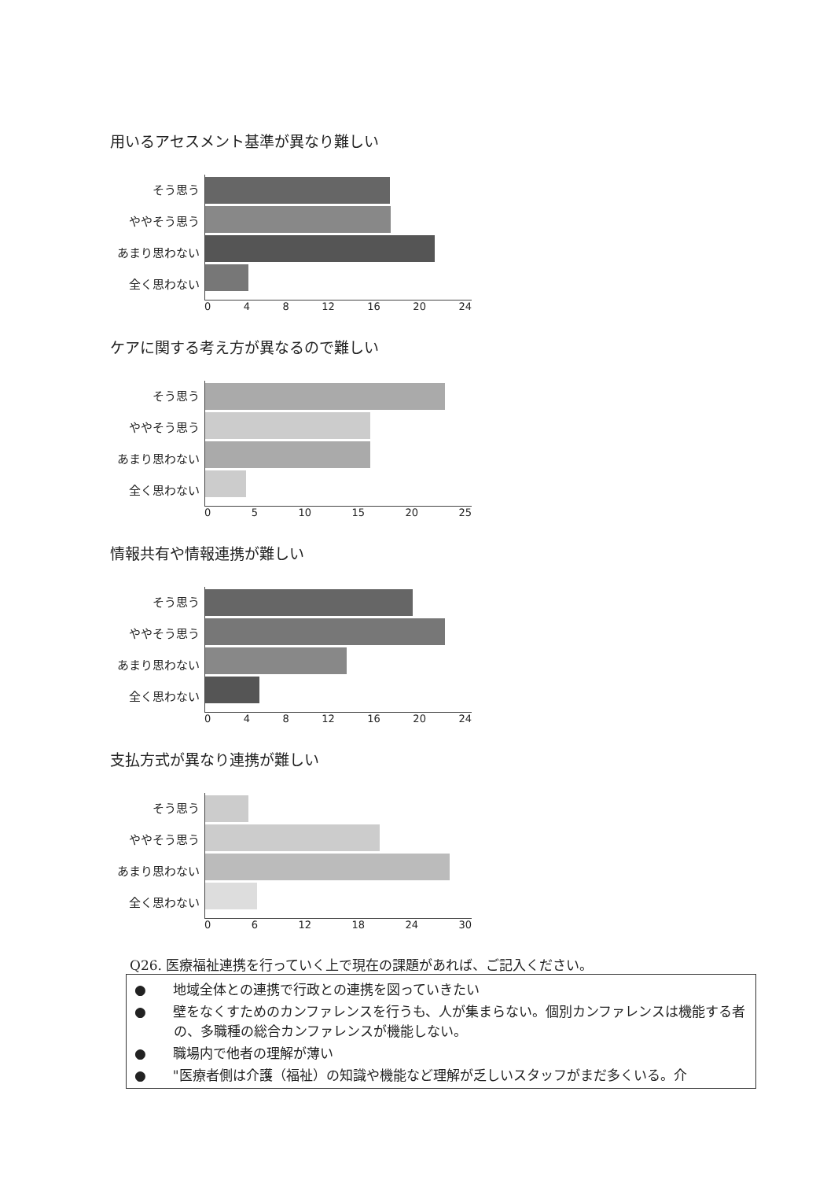用いるアセスメント基準が異なり難しい
そう思う
ややそう思う
あまり思わない
全く思わない
0 4 8 12 16 20 24
ケアに関する考え方が異なるので難しい
そう思う
ややそう思う
あまり思わない
全く思わない
0 5 10 15 20 25
情報共有や情報連携が難しい
そう思う
ややそう思う
あまり思わない
全く思わない
0 4 8 12 16 20 24
支払方式が異なり連携が難しい
そう思う
ややそう思う
あまり思わない
全く思わない
0 6 12 18 24 30
Q26. 医療福祉連携を行っていく上で現在の課題があれば、ご記入ください。
●　　地域全体との連携で行政との連携を図っていきたい
●　　壁をなくすためのカンファレンスを行うも、人が集まらない。個別カンファレンスは機能する者の、多職種の総合カンファレンスが機能しない。
●　　職場内で他者の理解が薄い
●　　"医療者側は介護（福祉）の知識や機能など理解が乏しいスタッフがまだ多くいる。介